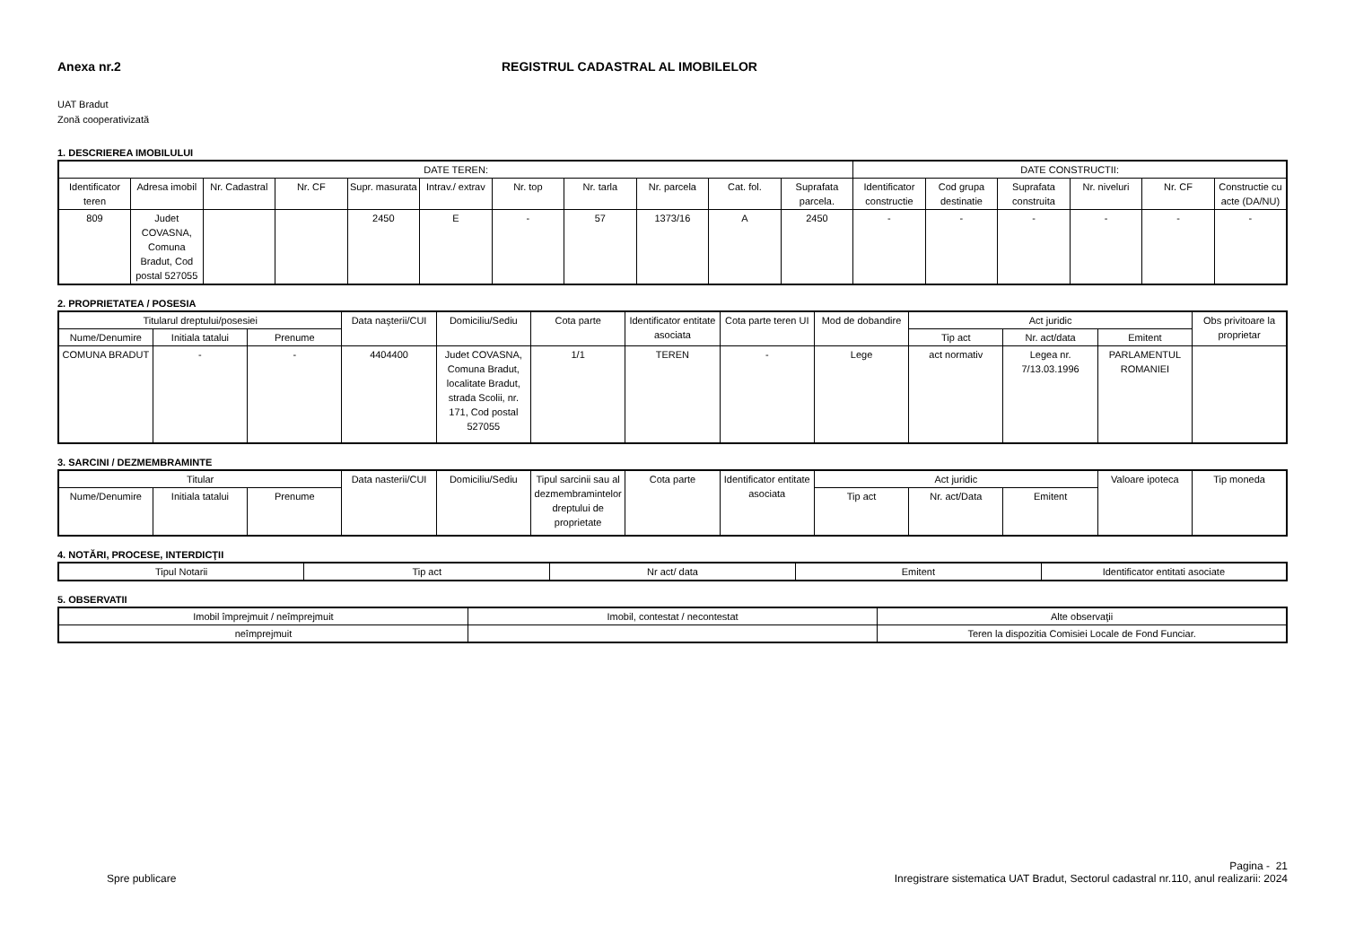Anexa nr.2 REGISTRUL CADASTRAL AL IMOBILELOR
UAT Bradut
Zonă cooperativizată
1. DESCRIEREA IMOBILULUI
| DATE TEREN: | | | | | | | | | | | DATE CONSTRUCTII: | | | | | |
| --- | --- | --- | --- | --- | --- | --- | --- | --- | --- | --- | --- | --- | --- | --- | --- | --- |
| Identificator teren | Adresa imobil | Nr. Cadastral | Nr. CF | Supr. masurata | Intrav./ extrav | Nr. top | Nr. tarla | Nr. parcela | Cat. fol. | Suprafata parcela. | Identificator constructie | Cod grupa destinatie | Suprafata construita | Nr. niveluri | Nr. CF | Constructie cu acte (DA/NU) |
| 809 | Judet COVASNA, Comuna Bradut, Cod postal 527055 | | | 2450 | E | - | 57 | 1373/16 | A | 2450 | - | - | - | - | - | - |
2. PROPRIETATEA / POSESIA
| Titularul dreptului/posesiei | | | Data naşterii/CUI | Domiciliu/Sediu | Cota parte | Identificator entitate asociata | Cota parte teren UI | Mod de dobandire | Act juridic | | | Obs privitoare la proprietar |
| --- | --- | --- | --- | --- | --- | --- | --- | --- | --- | --- | --- | --- |
| Nume/Denumire | Initiala tatalui | Prenume | | | | | | | Tip act | Nr. act/data | Emitent | |
| COMUNA BRADUT | - | - | 4404400 | Judet COVASNA, Comuna Bradut, localitate Bradut, strada Scolii, nr. 171, Cod postal 527055 | 1/1 | TEREN | - | Lege | act normativ | Legea nr. 7/13.03.1996 | PARLAMENTUL ROMANIEI | |
3. SARCINI / DEZMEMBRAMINTE
| Titular | | | Data nasterii/CUI | Domiciliu/Sediu | Tipul sarcinii sau al dezmembramintelor dreptului de proprietate | Cota parte | Identificator entitate asociata | Act juridic | | | Valoare ipoteca | Tip moneda |
| --- | --- | --- | --- | --- | --- | --- | --- | --- | --- | --- | --- | --- |
| Nume/Denumire | Initiala tatalui | Prenume | | | | | | Tip act | Nr. act/Data | Emitent | | |
4. NOTĂRI, PROCESE, INTERDICŢII
| Tipul Notarii | Tip act | Nr act/ data | Emitent | Identificator entitati asociate |
| --- | --- | --- | --- | --- |
5. OBSERVATII
| Imobil împrejmuit / neîmprejmuit | Imobil, contestat / necontestat | Alte observaţii |
| --- | --- | --- |
| neîmprejmuit | | Teren la dispozitia Comisiei Locale de Fond Funciar. |
Spre publicare
Pagina - 21
Inregistrare sistematica UAT Bradut, Sectorul cadastral nr.110, anul realizarii: 2024